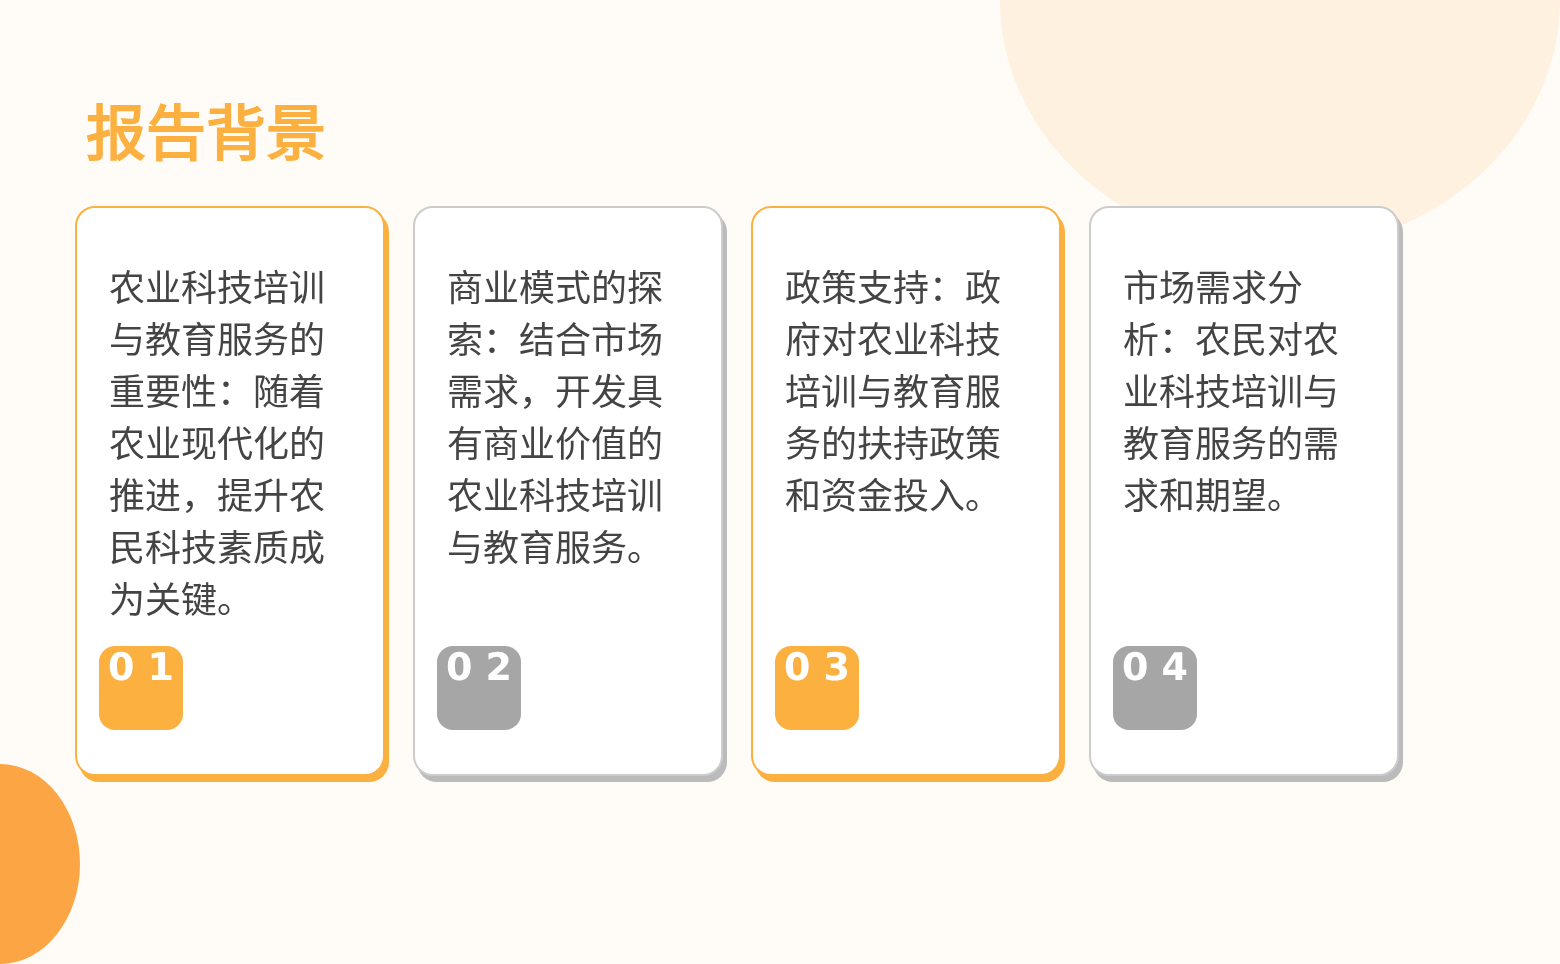报告背景
农业科技培训与教育服务的重要性：随着农业现代化的推进，提升农民科技素质成为关键。
0 1
商业模式的探索：结合市场需求，开发具有商业价值的农业科技培训与教育服务。
0 2
政策支持：政府对农业科技培训与教育服务的扶持政策和资金投入。
0 3
市场需求分析：农民对农业科技培训与教育服务的需求和期望。
0 4